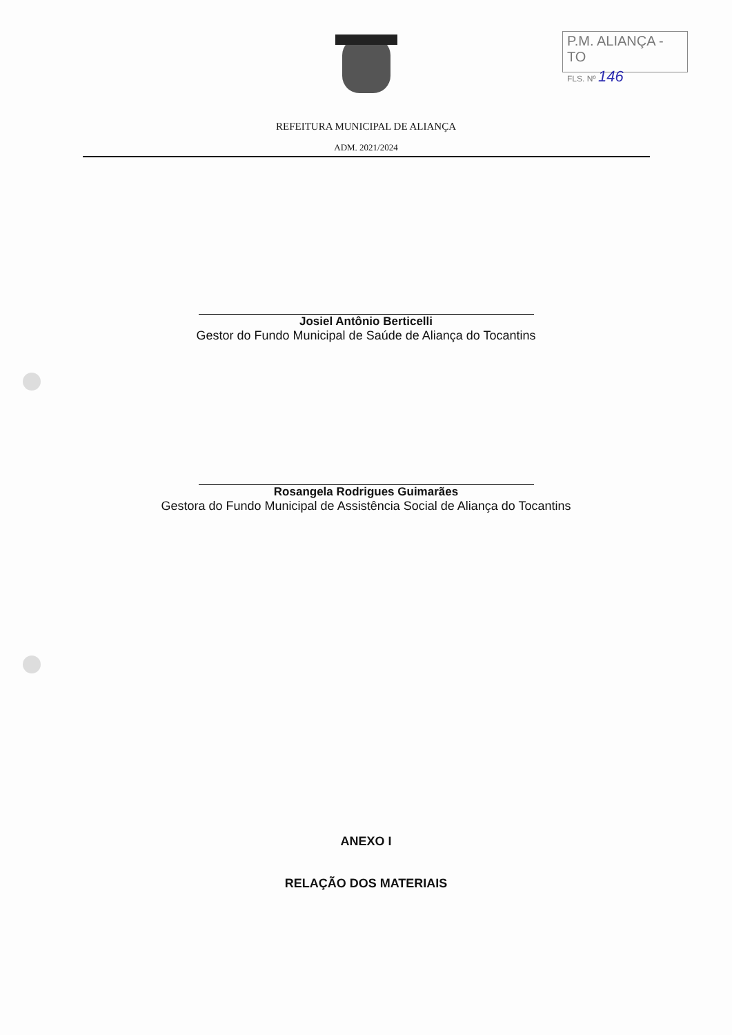P.M. ALIANÇA - TO
FLS. Nº 146
REFEITURA MUNICIPAL DE ALIANÇA
ADM. 2021/2024
Josiel Antônio Berticelli
Gestor do Fundo Municipal de Saúde de Aliança do Tocantins
Rosangela Rodrigues Guimarães
Gestora do Fundo Municipal de Assistência Social de Aliança do Tocantins
ANEXO I
RELAÇÃO DOS MATERIAIS